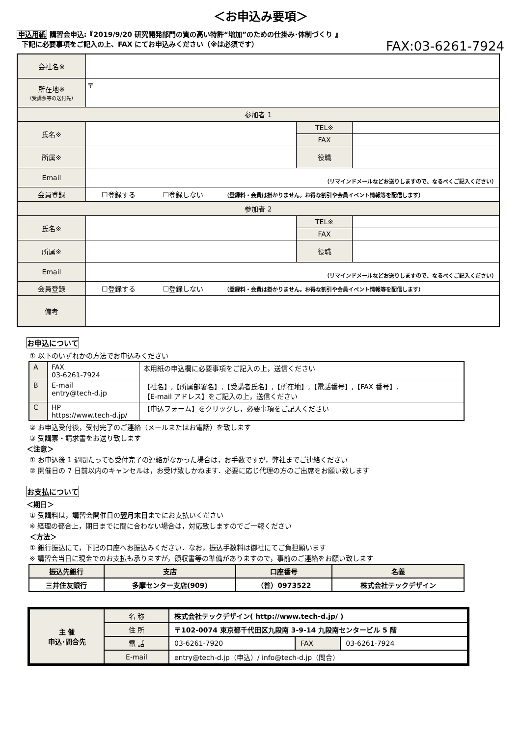＜お申込み要項＞
申込用紙 講習会申込:『2019/9/20 研究開発部門の質の高い特許“増加”のための仕掛み･体制づくり 』
下記に必要事項をご記入の上、FAX にてお申込みください（※は必須です） FAX:03-6261-7924
| 会社名※ | | | |
| 所在地※ （受講票等の送付先） | 〒 | | |
| 参加者 1 | | | |
| 氏名※ | | TEL※ | |
| | | FAX | |
| 所属※ | | 役職 | |
| Email | （リマインドメールなどお送りしますので、なるべくご記入ください） | | |
| 会員登録 | ☐登録する ☐登録しない （登録料・会費は掛かりません。お得な割引や会員イベント情報等を配信します） | | |
| 参加者 2 | | | |
| 氏名※ | | TEL※ | |
| | | FAX | |
| 所属※ | | 役職 | |
| Email | （リマインドメールなどお送りしますので、なるべくご記入ください） | | |
| 会員登録 | ☐登録する ☐登録しない （登録料・会費は掛かりません。お得な割引や会員イベント情報等を配信します） | | |
| 備考 | | | |
お申込について
① 以下のいずれかの方法でお申込みください
| A | FAX 03-6261-7924 | 本用紙の申込欄に必要事項をご記入の上，送信ください |
| B | E-mail entry@tech-d.jp | 【社名】,【所属部署名】,【受講者氏名】,【所在地】,【電話番号】,【FAX 番号】, 【E-mail アドレス】をご記入の上，送信ください |
| C | HP https://www.tech-d.jp/ | 【申込フォーム】をクリックし，必要事項をご記入ください |
② お申込受付後，受付完了のご連絡（メールまたはお電話）を致します
③ 受講票・請求書をお送り致します
＜注意＞
① お申込後 1 週間たっても受付完了の連絡がなかった場合は，お手数ですが，弊社までご連絡ください
② 開催日の 7 日前以内のキャンセルは，お受け致しかねます．必要に応じ代理の方のご出席をお願い致します
お支払について
＜期日＞
① 受講料は，講習会開催日の翌月末日までにお支払いください
※ 経理の都合上，期日までに間に合わない場合は，対応致しますのでご一報ください
＜方法＞
① 銀行振込にて，下記の口座へお振込みください．なお，振込手数料は御社にてご負担願います
※ 講習会当日に現金でのお支払も承りますが，領収書等の準備がありますので，事前のご連絡をお願い致します
| 振込先銀行 | 支店 | 口座番号 | 名義 |
| --- | --- | --- | --- |
| 三井住友銀行 | 多摩センター支店(909) | （普）0973522 | 株式会社テックデザイン |
| 主 催 申込･問合先 | 名 称 | 株式会社テックデザイン( http://www.tech-d.jp/ ) | | |
| | 住 所 | 〒102-0074 東京都千代田区九段南 3-9-14 九段南センタービル 5 階 | | |
| | 電 話 | 03-6261-7920 | FAX | 03-6261-7924 |
| | E-mail | entry@tech-d.jp（申込）/ info@tech-d.jp（問合） | | |